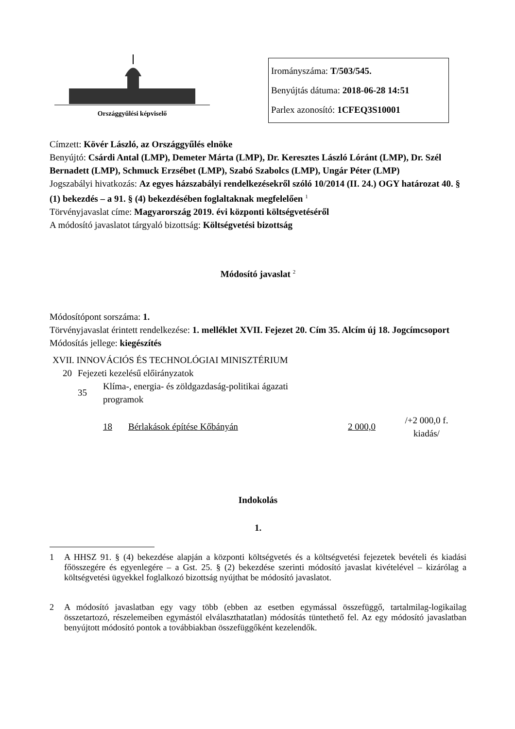Országgyűlési képviselő
Irományszáma: T/503/545.
Benyújtás dátuma: 2018-06-28 14:51
Parlex azonosító: 1CFEQ3S10001
Címzett: Kövér László, az Országgyűlés elnöke
Benyújtó: Csárdi Antal (LMP), Demeter Márta (LMP), Dr. Keresztes László Lóránt (LMP), Dr. Szél Bernadett (LMP), Schmuck Erzsébet (LMP), Szabó Szabolcs (LMP), Ungár Péter (LMP)
Jogszabályi hivatkozás: Az egyes házszabályi rendelkezésekről szóló 10/2014 (II. 24.) OGY határozat 40. § (1) bekezdés – a 91. § (4) bekezdésében foglaltaknak megfelelően <sup>1</sup>
Törvényjavaslat címe: Magyarország 2019. évi központi költségvetéséről
A módosító javaslatot tárgyaló bizottság: Költségvetési bizottság
Módosító javaslat <sup>2</sup>
Módosítópont sorszáma: 1.
Törvényjavaslat érintett rendelkezése: 1. melléklet XVII. Fejezet 20. Cím 35. Alcím új 18. Jogcímcsoport
Módosítás jellege: kiegészítés
| XVII. INNOVÁCIÓS ÉS TECHNOLÓGIAI MINISZTÉRIUM | | | | | |
| 20 | Fejezeti kezelésű előirányzatok | | | | |
| | 35 | Klíma-, energia- és zöldgazdaság-politikai ágazati programok | | | |
| | | 18 | Bérlakások építése Kőbányán | 2 000,0 | /+2 000,0 f. kiadás/ |
Indokolás
1.
1 A HHSZ 91. § (4) bekezdése alapján a központi költségvetés és a költségvetési fejezetek bevételi és kiadási főösszegére és egyenlegére – a Gst. 25. § (2) bekezdése szerinti módosító javaslat kivételével – kizárólag a költségvetési ügyekkel foglalkozó bizottság nyújthat be módosító javaslatot.
2 A módosító javaslatban egy vagy több (ebben az esetben egymással összefüggő, tartalmilag-logikailag összetartozó, részelemeiben egymástól elválaszthatatlan) módosítás tüntethető fel. Az egy módosító javaslatban benyújtott módosító pontok a továbbiakban összefüggőként kezelendők.